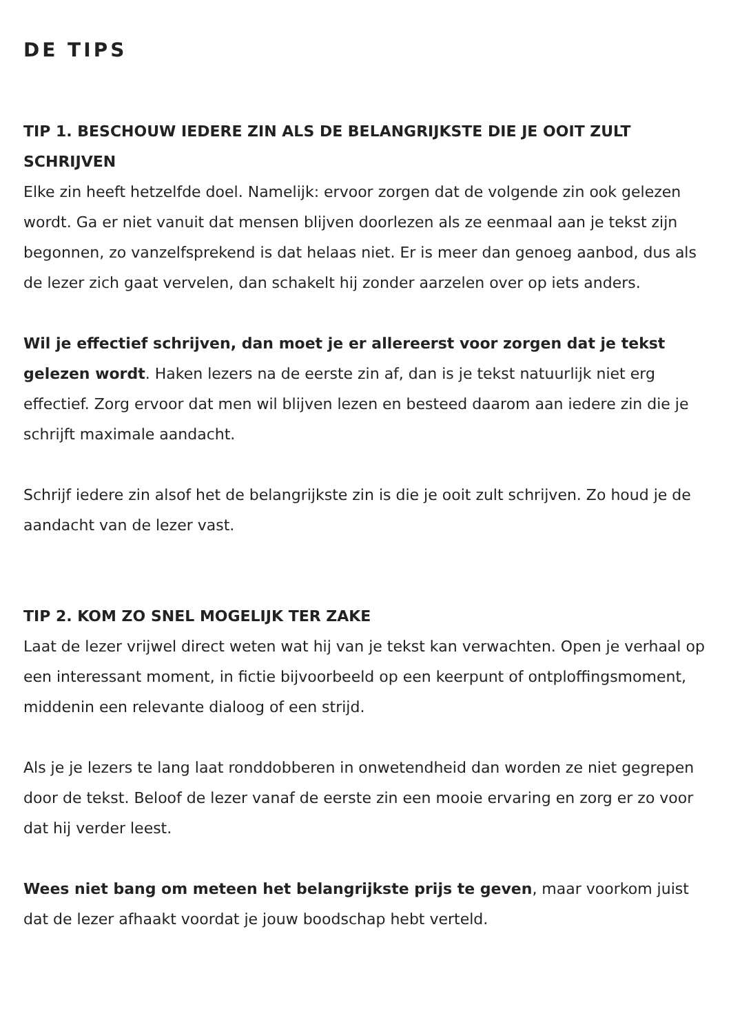DE TIPS
TIP 1. BESCHOUW IEDERE ZIN ALS DE BELANGRIJKSTE DIE JE OOIT ZULT SCHRIJVEN
Elke zin heeft hetzelfde doel. Namelijk: ervoor zorgen dat de volgende zin ook gelezen wordt. Ga er niet vanuit dat mensen blijven doorlezen als ze eenmaal aan je tekst zijn begonnen, zo vanzelfsprekend is dat helaas niet. Er is meer dan genoeg aanbod, dus als de lezer zich gaat vervelen, dan schakelt hij zonder aarzelen over op iets anders.
Wil je effectief schrijven, dan moet je er allereerst voor zorgen dat je tekst gelezen wordt. Haken lezers na de eerste zin af, dan is je tekst natuurlijk niet erg effectief. Zorg ervoor dat men wil blijven lezen en besteed daarom aan iedere zin die je schrijft maximale aandacht.
Schrijf iedere zin alsof het de belangrijkste zin is die je ooit zult schrijven. Zo houd je de aandacht van de lezer vast.
TIP 2. KOM ZO SNEL MOGELIJK TER ZAKE
Laat de lezer vrijwel direct weten wat hij van je tekst kan verwachten. Open je verhaal op een interessant moment, in fictie bijvoorbeeld op een keerpunt of ontploffingsmoment, middenin een relevante dialoog of een strijd.
Als je je lezers te lang laat ronddobberen in onwetendheid dan worden ze niet gegrepen door de tekst. Beloof de lezer vanaf de eerste zin een mooie ervaring en zorg er zo voor dat hij verder leest.
Wees niet bang om meteen het belangrijkste prijs te geven, maar voorkom juist dat de lezer afhaakt voordat je jouw boodschap hebt verteld.